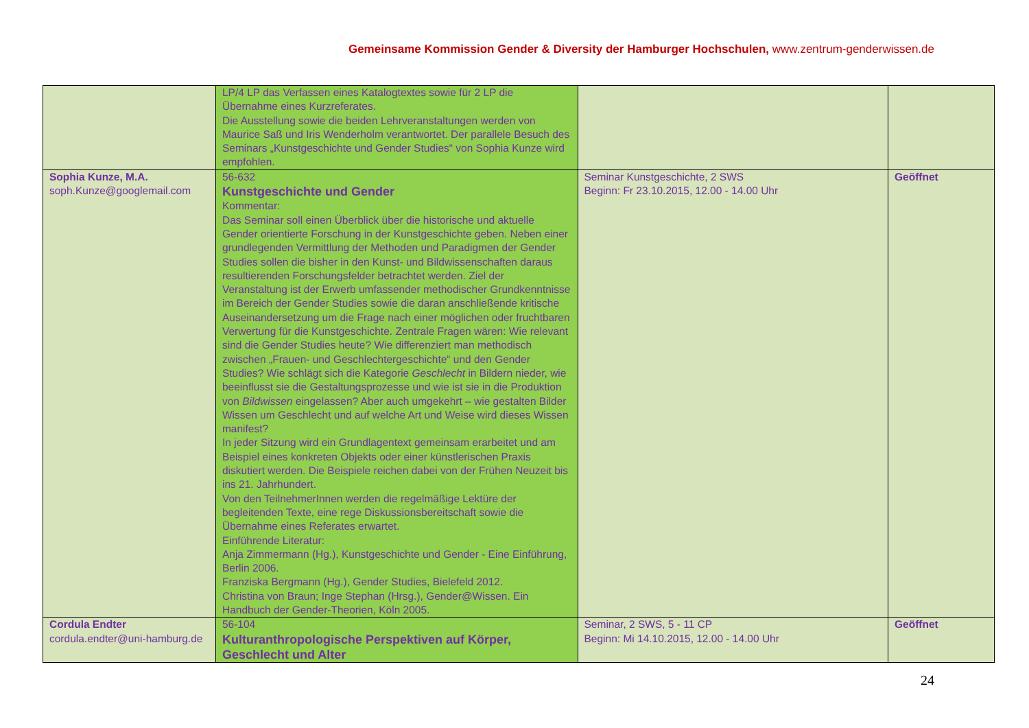Gemeinsame Kommission Gender & Diversity der Hamburger Hochschulen, www.zentrum-genderwissen.de
| | LP/4 LP das Verfassen eines Katalogtextes sowie für 2 LP die Übernahme eines Kurzreferates. Die Ausstellung sowie die beiden Lehrveranstaltungen werden von Maurice Saß und Iris Wenderholm verantwortet. Der parallele Besuch des Seminars „Kunstgeschichte und Gender Studies“ von Sophia Kunze wird empfohlen. | | |
| Sophia Kunze, M.A. soph.Kunze@googlemail.com | 56-632 Kunstgeschichte und Gender Kommentar: Das Seminar soll einen Überblick über die historische und aktuelle Gender orientierte Forschung in der Kunstgeschichte geben. Neben einer grundlegenden Vermittlung der Methoden und Paradigmen der Gender Studies sollen die bisher in den Kunst- und Bildwissenschaften daraus resultierenden Forschungsfelder betrachtet werden. Ziel der Veranstaltung ist der Erwerb umfassender methodischer Grundkenntnisse im Bereich der Gender Studies sowie die daran anschließende kritische Auseinandersetzung um die Frage nach einer möglichen oder fruchtbaren Verwertung für die Kunstgeschichte. Zentrale Fragen wären: Wie relevant sind die Gender Studies heute? Wie differenziert man methodisch zwischen „Frauen- und Geschlechtergeschichte“ und den Gender Studies? Wie schlägt sich die Kategorie Geschlecht in Bildern nieder, wie beeinflusst sie die Gestaltungsprozesse und wie ist sie in die Produktion von Bildwissen eingelassen? Aber auch umgekehrt – wie gestalten Bilder Wissen um Geschlecht und auf welche Art und Weise wird dieses Wissen manifest? In jeder Sitzung wird ein Grundlagentext gemeinsam erarbeitet und am Beispiel eines konkreten Objekts oder einer künstlerischen Praxis diskutiert werden. Die Beispiele reichen dabei von der Frühen Neuzeit bis ins 21. Jahrhundert. Von den TeilnehmerInnen werden die regelmäßige Lektüre der begleitenden Texte, eine rege Diskussionsbereitschaft sowie die Übernahme eines Referates erwartet. Einführende Literatur: Anja Zimmermann (Hg.), Kunstgeschichte und Gender - Eine Einführung, Berlin 2006. Franziska Bergmann (Hg.), Gender Studies, Bielefeld 2012. Christina von Braun; Inge Stephan (Hrsg.), Gender@Wissen. Ein Handbuch der Gender-Theorien, Köln 2005. | Seminar Kunstgeschichte, 2 SWS Beginn: Fr 23.10.2015, 12.00 - 14.00 Uhr | Geöffnet |
| Cordula Endter cordula.endter@uni-hamburg.de | 56-104 Kulturanthropologische Perspektiven auf Körper, Geschlecht und Alter | Seminar, 2 SWS, 5 - 11 CP Beginn: Mi 14.10.2015, 12.00 - 14.00 Uhr | Geöffnet |
24